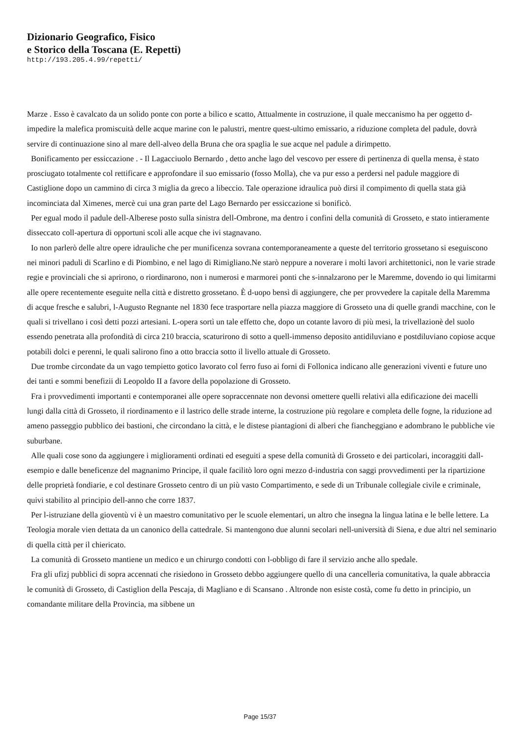Dizionario Geografico, Fisico
e Storico della Toscana (E. Repetti)
http://193.205.4.99/repetti/
Marze . Esso è cavalcato da un solido ponte con porte a bilico e scatto, Attualmente in costruzione, il quale meccanismo ha per oggetto d-impedire la malefica promiscuità delle acque marine con le palustri, mentre quest-ultimo emissario, a riduzione completa del padule, dovrà servire di continuazione sino al mare dell-alveo della Bruna che ora spaglia le sue acque nel padule a dirimpetto.
Bonificamento per essiccazione . - Il Lagacciuolo Bernardo , detto anche lago del vescovo per essere di pertinenza di quella mensa, è stato prosciugato totalmente col rettificare e approfondare il suo emissario (fosso Molla), che va pur esso a perdersi nel padule maggiore di Castiglione dopo un cammino di circa 3 miglia da greco a libeccio. Tale operazione idraulica può dirsi il compimento di quella stata già incominciata dal Ximenes, mercè cui una gran parte del Lago Bernardo per essiccazione si bonificò.
Per egual modo il padule dell-Alberese posto sulla sinistra dell-Ombrone, ma dentro i confini della comunità di Grosseto, e stato intieramente disseccato coll-apertura di opportuni scoli alle acque che ivi stagnavano.
Io non parlerò delle altre opere idrauliche che per munificenza sovrana contemporaneamente a queste del territorio grossetano si eseguiscono nei minori paduli di Scarlino e di Piombino, e nel lago di Rimigliano.Ne starò neppure a noverare i molti lavori architettonici, non le varie strade regie e provinciali che si aprirono, o riordinarono, non i numerosi e marmorei ponti che s-innalzarono per le Maremme, dovendo io qui limitarmi alle opere recentemente eseguite nella città e distretto grossetano. È d-uopo bensì di aggiungere, che per provvedere la capitale della Maremma di acque fresche e salubri, l-Augusto Regnante nel 1830 fece trasportare nella piazza maggiore di Grosseto una di quelle grandi macchine, con le quali si trivellano i così detti pozzi artesiani. L-opera sortì un tale effetto che, dopo un cotante lavoro di più mesi, la trivellazionè del suolo essendo penetrata alla profondità di circa 210 braccia, scaturirono di sotto a quell-immenso deposito antidiluviano e postdiluviano copiose acque potabili dolci e perenni, le quali salirono fino a otto braccia sotto il livello attuale di Grosseto.
Due trombe circondate da un vago tempietto gotico lavorato col ferro fuso ai forni di Follonica indicano alle generazioni viventi e future uno dei tanti e sommi benefizii di Leopoldo II a favore della popolazione di Grosseto.
Fra i provvedimenti importanti e contemporanei alle opere sopraccennate non devonsi omettere quelli relativi alla edificazione dei macelli lungi dalla città di Grosseto, il riordinamento e il lastrico delle strade interne, la costruzione più regolare e completa delle fogne, la riduzione ad ameno passeggio pubblico dei bastioni, che circondano la città, e le distese piantagioni di alberi che fiancheggiano e adombrano le pubbliche vie suburbane.
Alle quali cose sono da aggiungere i miglioramenti ordinati ed eseguiti a spese della comunità di Grosseto e dei particolari, incoraggiti dall-esempio e dalle beneficenze del magnanimo Principe, il quale facilitò loro ogni mezzo d-industria con saggi provvedimenti per la ripartizione delle proprietà fondiarie, e col destinare Grosseto centro di un più vasto Compartimento, e sede di un Tribunale collegiale civile e criminale, quivi stabilito al principio dell-anno che corre 1837.
Per l-istruziane della gioventù vi è un maestro comunitativo per le scuole elementari, un altro che insegna la lingua latina e le belle lettere. La Teologia morale vien dettata da un canonico della cattedrale. Si mantengono due alunni secolari nell-università di Siena, e due altri nel seminario di quella città per il chiericato.
La comunità di Grosseto mantiene un medico e un chirurgo condotti con l-obbligo di fare il servizio anche allo spedale.
Fra gli ufizj pubblici di sopra accennati che risiedono in Grosseto debbo aggiungere quello di una cancelleria comunitativa, la quale abbraccia le comunità di Grosseto, di Castiglion della Pescaja, di Magliano e di Scansano . Altronde non esiste costà, come fu detto in principio, un comandante militare della Provincia, ma sibbene un
Page 15/37